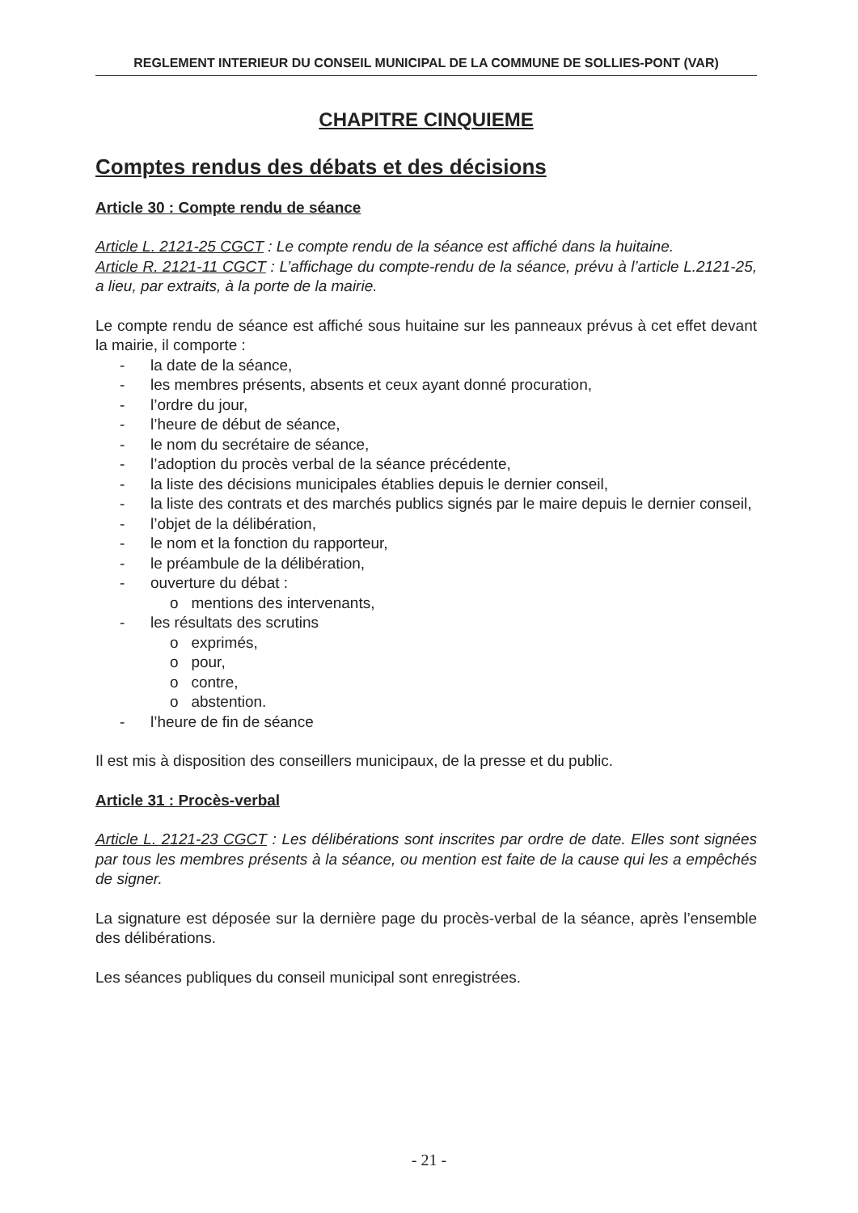REGLEMENT INTERIEUR DU CONSEIL MUNICIPAL DE LA COMMUNE DE SOLLIES-PONT (VAR)
CHAPITRE CINQUIEME
Comptes rendus des débats et des décisions
Article 30 : Compte rendu de séance
Article L. 2121-25 CGCT : Le compte rendu de la séance est affiché dans la huitaine.
Article R. 2121-11 CGCT : L’affichage du compte-rendu de la séance, prévu à l’article L.2121-25, a lieu, par extraits, à la porte de la mairie.
Le compte rendu de séance est affiché sous huitaine sur les panneaux prévus à cet effet devant la mairie, il comporte :
- la date de la séance,
- les membres présents, absents et ceux ayant donné procuration,
- l’ordre du jour,
- l’heure de début de séance,
- le nom du secrétaire de séance,
- l’adoption du procès verbal de la séance précédente,
- la liste des décisions municipales établies depuis le dernier conseil,
- la liste des contrats et des marchés publics signés par le maire depuis le dernier conseil,
- l’objet de la délibération,
- le nom et la fonction du rapporteur,
- le préambule de la délibération,
- ouverture du débat :
o mentions des intervenants,
- les résultats des scrutins
o exprimés,
o pour,
o contre,
o abstention.
- l’heure de fin de séance
Il est mis à disposition des conseillers municipaux, de la presse et du public.
Article 31 : Procès-verbal
Article L. 2121-23 CGCT : Les délibérations sont inscrites par ordre de date. Elles sont signées par tous les membres présents à la séance, ou mention est faite de la cause qui les a empêchés de signer.
La signature est déposée sur la dernière page du procès-verbal de la séance, après l’ensemble des délibérations.
Les séances publiques du conseil municipal sont enregistrées.
- 21 -